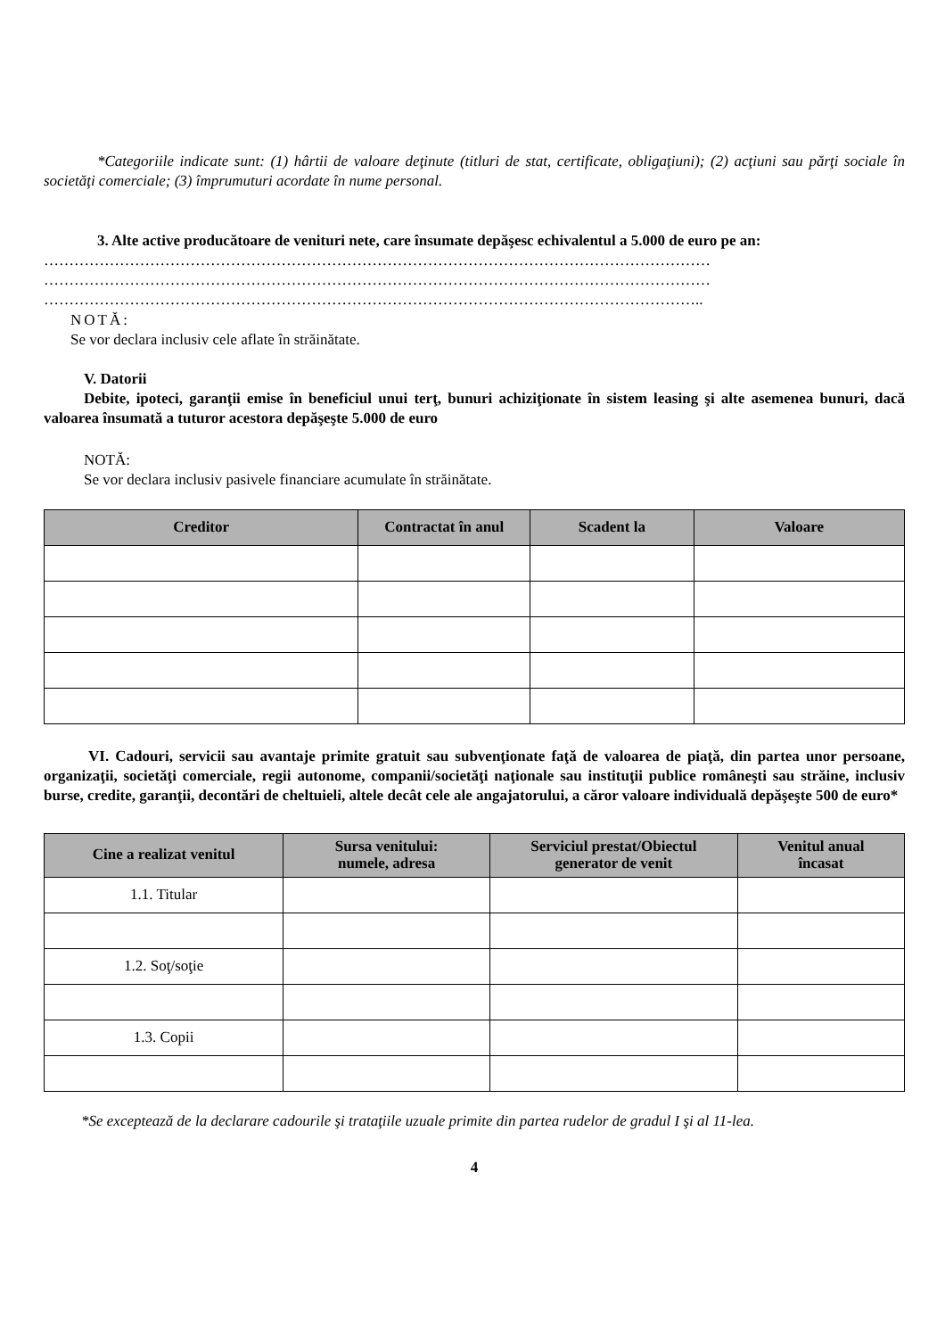*Categoriile indicate sunt: (1) hârtii de valoare deţinute (titluri de stat, certificate, obligaţiuni); (2) acţiuni sau părţi sociale în societăţi comerciale; (3) împrumuturi acordate în nume personal.
3. Alte active producătoare de venituri nete, care însumate depăşesc echivalentul a 5.000 de euro pe an:
……………………………………………………………………………………………………………………
……………………………………………………………………………………………………………………
…………………………………………………………………………………………………………………..
NOTĂ:
Se vor declara inclusiv cele aflate în străinătate.
V. Datorii
Debite, ipoteci, garanţii emise în beneficiul unui terţ, bunuri achiziţionate în sistem leasing şi alte asemenea bunuri, dacă valoarea însumată a tuturor acestora depăşeşte 5.000 de euro
NOTĂ:
Se vor declara inclusiv pasivele financiare acumulate în străinătate.
| Creditor | Contractat în anul | Scadent la | Valoare |
| --- | --- | --- | --- |
VI. Cadouri, servicii sau avantaje primite gratuit sau subvenţionate faţă de valoarea de piaţă, din partea unor persoane, organizaţii, societăţi comerciale, regii autonome, companii/societăţi naţionale sau instituţii publice româneşti sau străine, inclusiv burse, credite, garanţii, decontări de cheltuieli, altele decât cele ale angajatorului, a căror valoare individuală depăşeşte 500 de euro*
| Cine a realizat venitul | Sursa venitului: numele, adresa | Serviciul prestat/Obiectul generator de venit | Venitul anual încasat |
| --- | --- | --- | --- |
| 1.1. Titular | | | |
| 1.2. Soţ/soţie | | | |
| 1.3. Copii | | | |
*Se exceptează de la declarare cadourile şi trataţiile uzuale primite din partea rudelor de gradul I şi al 11-lea.
4